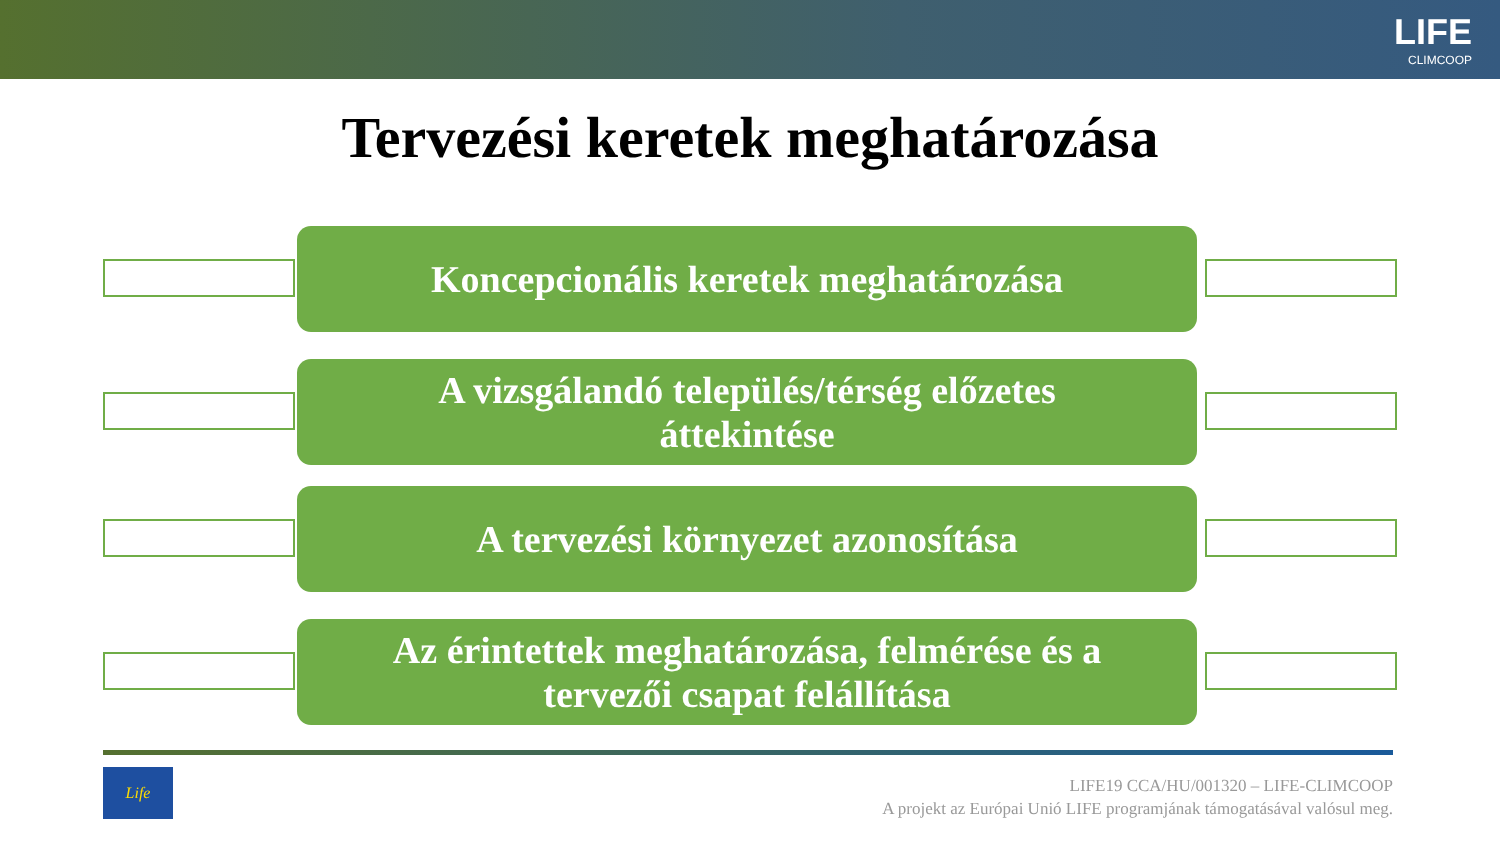LIFE
CLIMCOOP
Tervezési keretek meghatározása
Koncepcionális keretek meghatározása
A vizsgálandó település/térség előzetes
áttekintése
A tervezési környezet azonosítása
Az érintettek meghatározása, felmérése és a
tervezői csapat felállítása
Life
LIFE19 CCA/HU/001320 – LIFE-CLIMCOOP
A projekt az Európai Unió LIFE programjának támogatásával valósul meg.